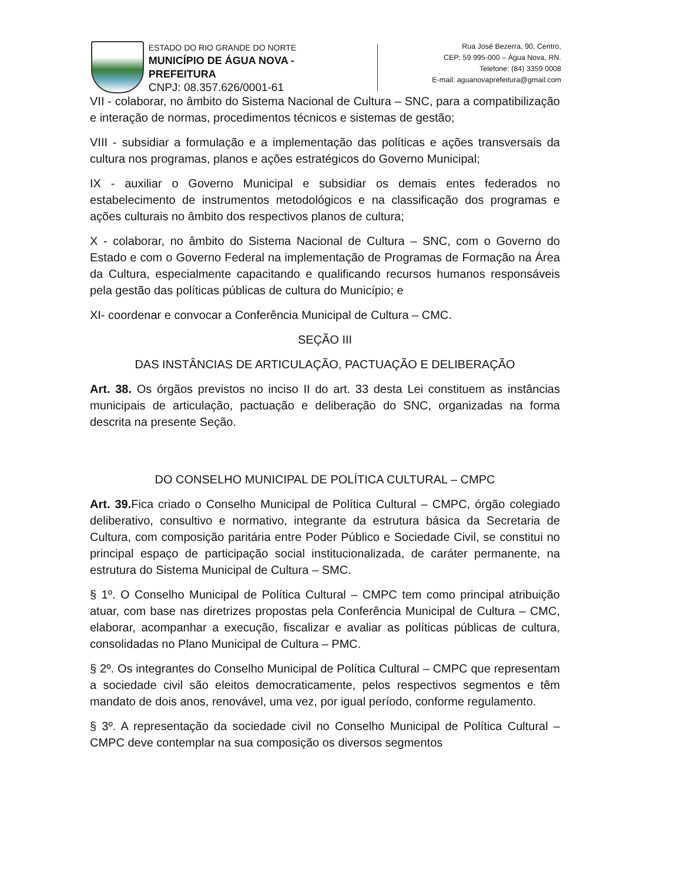ESTADO DO RIO GRANDE DO NORTE
MUNICÍPIO DE ÁGUA NOVA - PREFEITURA
CNPJ: 08.357.626/0001-61
Rua José Bezerra, 90, Centro,
CEP: 59.995-000 – Água Nova, RN.
Telefone: (84) 3359 0008
E-mail: aguanovaprefeitura@gmail.com
VII - colaborar, no âmbito do Sistema Nacional de Cultura – SNC, para a compatibilização e interação de normas, procedimentos técnicos e sistemas de gestão;
VIII - subsidiar a formulação e a implementação das políticas e ações transversais da cultura nos programas, planos e ações estratégicos do Governo Municipal;
IX - auxiliar o Governo Municipal e subsidiar os demais entes federados no estabelecimento de instrumentos metodológicos e na classificação dos programas e ações culturais no âmbito dos respectivos planos de cultura;
X - colaborar, no âmbito do Sistema Nacional de Cultura – SNC, com o Governo do Estado e com o Governo Federal na implementação de Programas de Formação na Área da Cultura, especialmente capacitando e qualificando recursos humanos responsáveis pela gestão das políticas públicas de cultura do Município; e
XI- coordenar e convocar a Conferência Municipal de Cultura – CMC.
SEÇÃO III
DAS INSTÂNCIAS DE ARTICULAÇÃO, PACTUAÇÃO E DELIBERAÇÃO
Art. 38. Os órgãos previstos no inciso II do art. 33 desta Lei constituem as instâncias municipais de articulação, pactuação e deliberação do SNC, organizadas na forma descrita na presente Seção.
DO CONSELHO MUNICIPAL DE POLÍTICA CULTURAL – CMPC
Art. 39. Fica criado o Conselho Municipal de Política Cultural – CMPC, órgão colegiado deliberativo, consultivo e normativo, integrante da estrutura básica da Secretaria de Cultura, com composição paritária entre Poder Público e Sociedade Civil, se constitui no principal espaço de participação social institucionalizada, de caráter permanente, na estrutura do Sistema Municipal de Cultura – SMC.
§ 1º. O Conselho Municipal de Política Cultural – CMPC tem como principal atribuição atuar, com base nas diretrizes propostas pela Conferência Municipal de Cultura – CMC, elaborar, acompanhar a execução, fiscalizar e avaliar as políticas públicas de cultura, consolidadas no Plano Municipal de Cultura – PMC.
§ 2º. Os integrantes do Conselho Municipal de Política Cultural – CMPC que representam a sociedade civil são eleitos democraticamente, pelos respectivos segmentos e têm mandato de dois anos, renovável, uma vez, por igual período, conforme regulamento.
§ 3º. A representação da sociedade civil no Conselho Municipal de Política Cultural – CMPC deve contemplar na sua composição os diversos segmentos